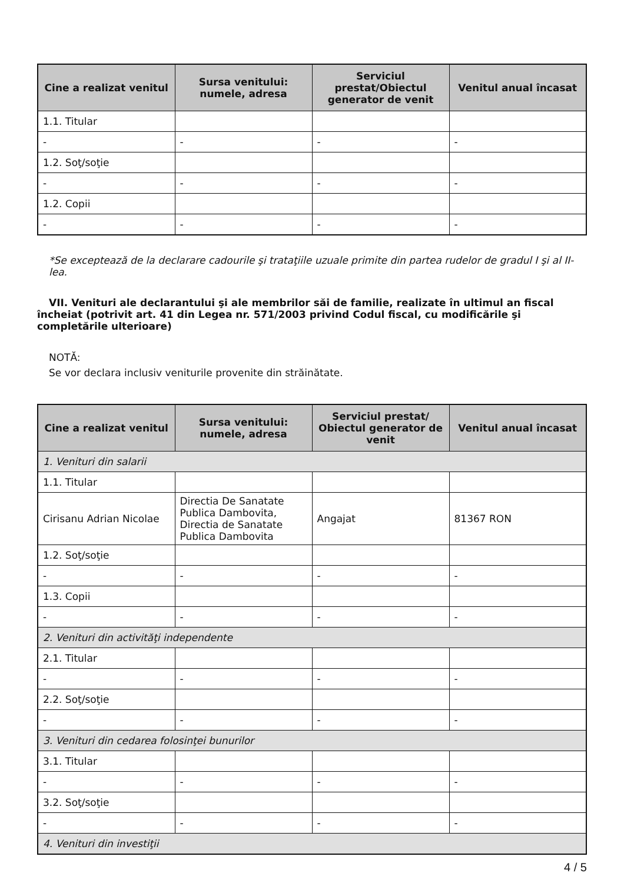| Cine a realizat venitul | Sursa venitului: numele, adresa | Serviciul prestat/Obiectul generator de venit | Venitul anual încasat |
| --- | --- | --- | --- |
| 1.1. Titular | | | |
| - | - | - | - |
| 1.2. Soţ/soţie | | | |
| - | - | - | - |
| 1.2. Copii | | | |
| - | - | - | - |
*Se exceptează de la declarare cadourile şi trataţiile uzuale primite din partea rudelor de gradul I şi al II-lea.
VII. Venituri ale declarantului şi ale membrilor săi de familie, realizate în ultimul an fiscal încheiat (potrivit art. 41 din Legea nr. 571/2003 privind Codul fiscal, cu modificările şi completările ulterioare)
NOTĂ:
Se vor declara inclusiv veniturile provenite din străinătate.
| Cine a realizat venitul | Sursa venitului: numele, adresa | Serviciul prestat/ Obiectul generator de venit | Venitul anual încasat |
| --- | --- | --- | --- |
| 1. Venituri din salarii | | | |
| 1.1. Titular | | | |
| Cirisanu Adrian Nicolae | Directia De Sanatate Publica Dambovita, Directia de Sanatate Publica Dambovita | Angajat | 81367 RON |
| 1.2. Soţ/soţie | | | |
| - | - | - | - |
| 1.3. Copii | | | |
| - | - | - | - |
| 2. Venituri din activităţi independente | | | |
| 2.1. Titular | | | |
| - | - | - | - |
| 2.2. Soţ/soţie | | | |
| - | - | - | - |
| 3. Venituri din cedarea folosinţei bunurilor | | | |
| 3.1. Titular | | | |
| - | - | - | - |
| 3.2. Soţ/soţie | | | |
| - | - | - | - |
| 4. Venituri din investiţii | | | |
4 / 5